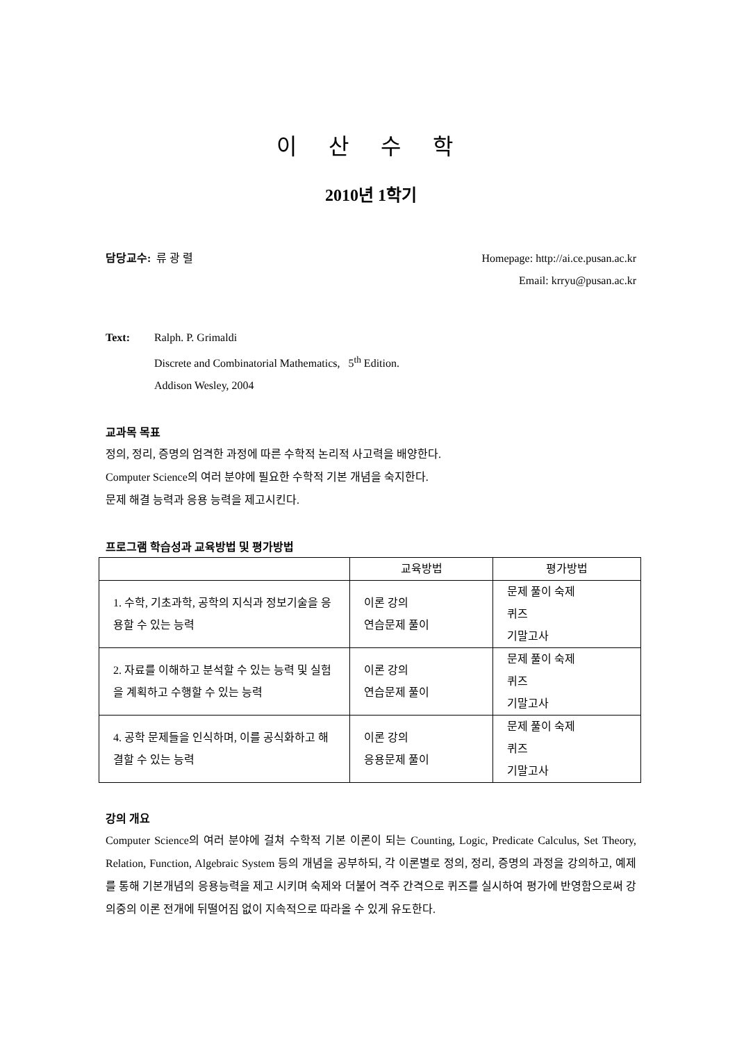이 산 수 학
2010년 1학기
담당교수: 류 광 렬 Homepage: http://ai.ce.pusan.ac.kr
Email: krryu@pusan.ac.kr
Text: Ralph. P. Grimaldi
Discrete and Combinatorial Mathematics, 5<sup>th</sup> Edition.
Addison Wesley, 2004
교과목 목표
정의, 정리, 증명의 엄격한 과정에 따른 수학적 논리적 사고력을 배양한다.
Computer Science의 여러 분야에 필요한 수학적 기본 개념을 숙지한다.
문제 해결 능력과 응용 능력을 제고시킨다.
프로그램 학습성과 교육방법 및 평가방법
| | 교육방법 | 평가방법 |
| --- | --- | --- |
| 1. 수학, 기초과학, 공학의 지식과 정보기술을 응용할 수 있는 능력 | 이론 강의 연습문제 풀이 | 문제 풀이 숙제 퀴즈 기말고사 |
| 2. 자료를 이해하고 분석할 수 있는 능력 및 실험을 계획하고 수행할 수 있는 능력 | 이론 강의 연습문제 풀이 | 문제 풀이 숙제 퀴즈 기말고사 |
| 4. 공학 문제들을 인식하며, 이를 공식화하고 해결할 수 있는 능력 | 이론 강의 응용문제 풀이 | 문제 풀이 숙제 퀴즈 기말고사 |
강의 개요
Computer Science의 여러 분야에 걸쳐 수학적 기본 이론이 되는 Counting, Logic, Predicate Calculus, Set Theory, Relation, Function, Algebraic System 등의 개념을 공부하되, 각 이론별로 정의, 정리, 증명의 과정을 강의하고, 예제를 통해 기본개념의 응용능력을 제고 시키며 숙제와 더불어 격주 간격으로 퀴즈를 실시하여 평가에 반영함으로써 강의중의 이론 전개에 뒤떨어짐 없이 지속적으로 따라올 수 있게 유도한다.